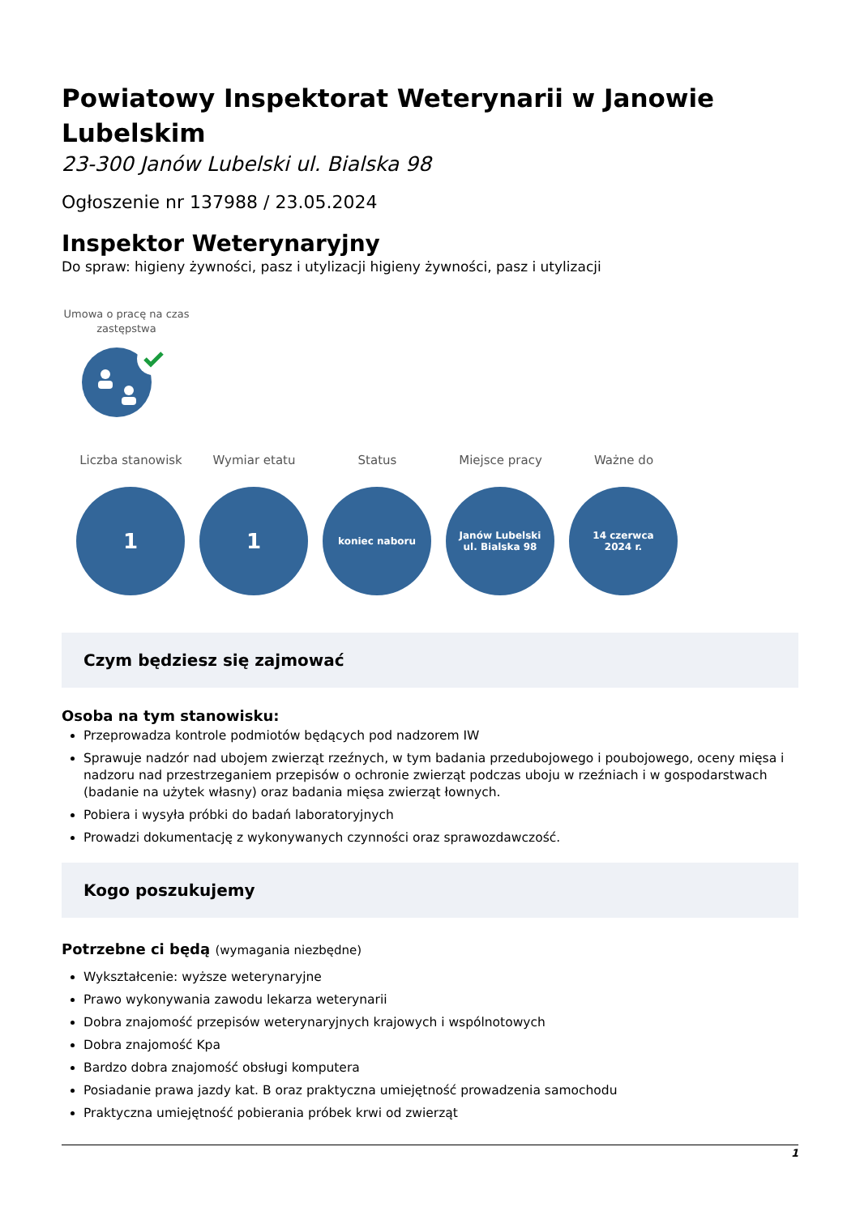Powiatowy Inspektorat Weterynarii w Janowie Lubelskim
23-300 Janów Lubelski ul. Bialska 98
Ogłoszenie nr 137988 / 23.05.2024
Inspektor Weterynaryjny
Do spraw: higieny żywności, pasz i utylizacji higieny żywności, pasz i utylizacji
Umowa o pracę na czas zastępstwa
Liczba stanowisk
1
Wymiar etatu
1
Status
koniec naboru
Miejsce pracy
Janów Lubelski
ul. Bialska 98
Ważne do
14 czerwca
2024 r.
Czym będziesz się zajmować
Osoba na tym stanowisku:
Przeprowadza kontrole podmiotów będących pod nadzorem IW
Sprawuje nadzór nad ubojem zwierząt rzeźnych, w tym badania przedubojowego i poubojowego, oceny mięsa i nadzoru nad przestrzeganiem przepisów o ochronie zwierząt podczas uboju w rzeźniach i w gospodarstwach (badanie na użytek własny) oraz badania mięsa zwierząt łownych.
Pobiera i wysyła próbki do badań laboratoryjnych
Prowadzi dokumentację z wykonywanych czynności oraz sprawozdawczość.
Kogo poszukujemy
Potrzebne ci będą (wymagania niezbędne)
Wykształcenie: wyższe weterynaryjne
Prawo wykonywania zawodu lekarza weterynarii
Dobra znajomość przepisów weterynaryjnych krajowych i wspólnotowych
Dobra znajomość Kpa
Bardzo dobra znajomość obsługi komputera
Posiadanie prawa jazdy kat. B oraz praktyczna umiejętność prowadzenia samochodu
Praktyczna umiejętność pobierania próbek krwi od zwierząt
1